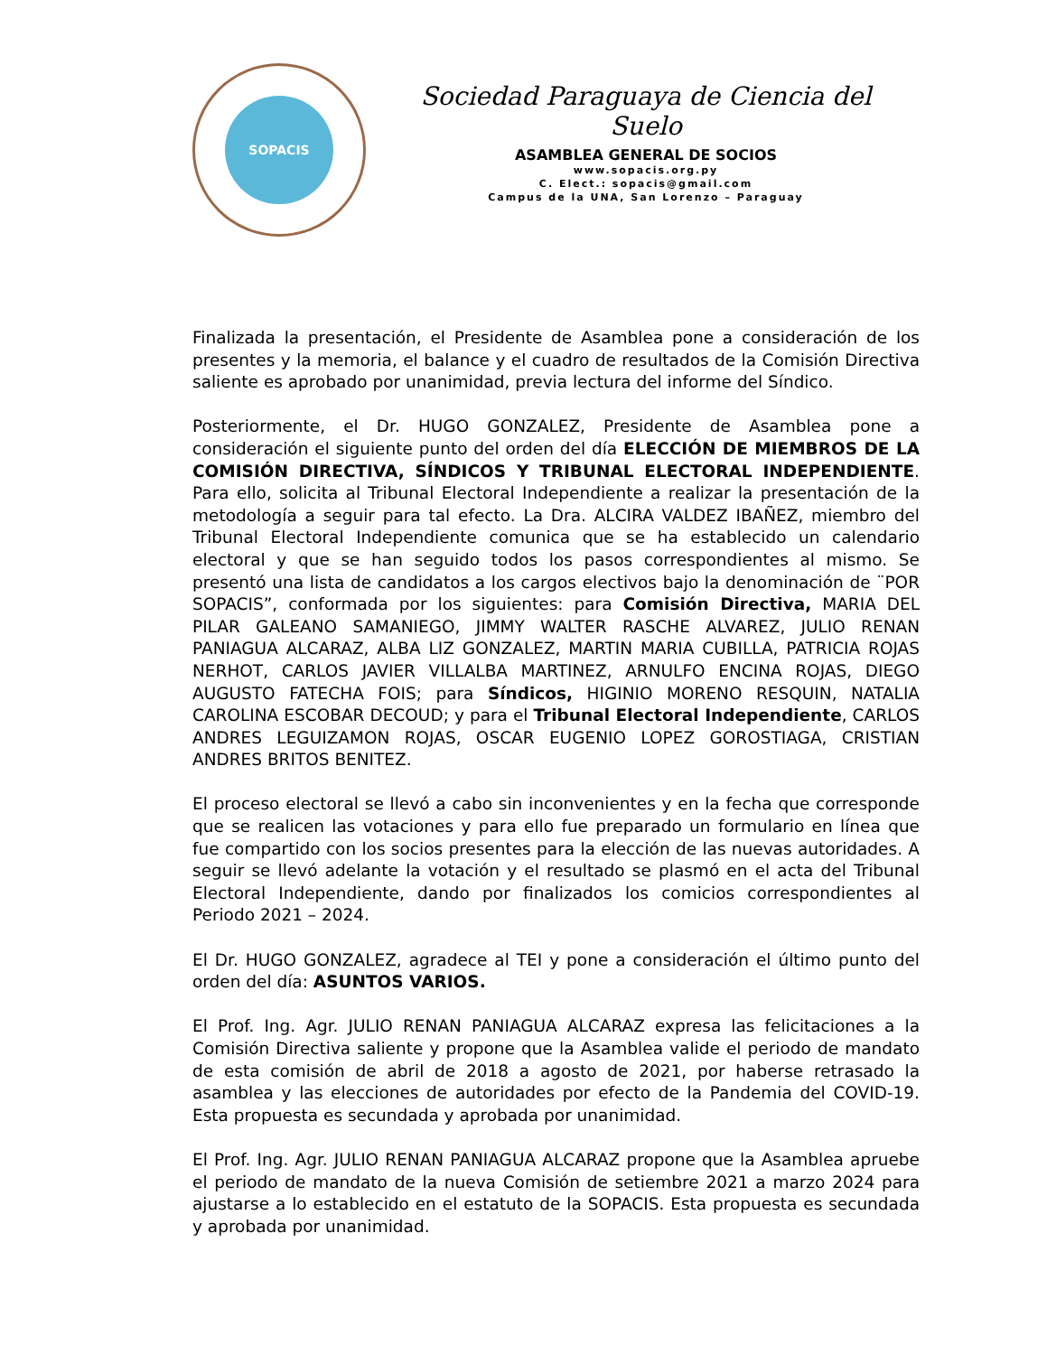SOPACIS
Sociedad Paraguaya de Ciencia del Suelo
ASAMBLEA GENERAL DE SOCIOS
www.sopacis.org.py
C. Elect.: sopacis@gmail.com
Campus de la UNA, San Lorenzo – Paraguay
Finalizada la presentación, el Presidente de Asamblea pone a consideración de los presentes y la memoria, el balance y el cuadro de resultados de la Comisión Directiva saliente es aprobado por unanimidad, previa lectura del informe del Síndico.
Posteriormente, el Dr. HUGO GONZALEZ, Presidente de Asamblea pone a consideración el siguiente punto del orden del día ELECCIÓN DE MIEMBROS DE LA COMISIÓN DIRECTIVA, SÍNDICOS Y TRIBUNAL ELECTORAL INDEPENDIENTE. Para ello, solicita al Tribunal Electoral Independiente a realizar la presentación de la metodología a seguir para tal efecto. La Dra. ALCIRA VALDEZ IBAÑEZ, miembro del Tribunal Electoral Independiente comunica que se ha establecido un calendario electoral y que se han seguido todos los pasos correspondientes al mismo. Se presentó una lista de candidatos a los cargos electivos bajo la denominación de ¨POR SOPACIS”, conformada por los siguientes: para Comisión Directiva, MARIA DEL PILAR GALEANO SAMANIEGO, JIMMY WALTER RASCHE ALVAREZ, JULIO RENAN PANIAGUA ALCARAZ, ALBA LIZ GONZALEZ, MARTIN MARIA CUBILLA, PATRICIA ROJAS NERHOT, CARLOS JAVIER VILLALBA MARTINEZ, ARNULFO ENCINA ROJAS, DIEGO AUGUSTO FATECHA FOIS; para Síndicos, HIGINIO MORENO RESQUIN, NATALIA CAROLINA ESCOBAR DECOUD; y para el Tribunal Electoral Independiente, CARLOS ANDRES LEGUIZAMON ROJAS, OSCAR EUGENIO LOPEZ GOROSTIAGA, CRISTIAN ANDRES BRITOS BENITEZ.
El proceso electoral se llevó a cabo sin inconvenientes y en la fecha que corresponde que se realicen las votaciones y para ello fue preparado un formulario en línea que fue compartido con los socios presentes para la elección de las nuevas autoridades. A seguir se llevó adelante la votación y el resultado se plasmó en el acta del Tribunal Electoral Independiente, dando por finalizados los comicios correspondientes al Periodo 2021 – 2024.
El Dr. HUGO GONZALEZ, agradece al TEI y pone a consideración el último punto del orden del día: ASUNTOS VARIOS.
El Prof. Ing. Agr. JULIO RENAN PANIAGUA ALCARAZ expresa las felicitaciones a la Comisión Directiva saliente y propone que la Asamblea valide el periodo de mandato de esta comisión de abril de 2018 a agosto de 2021, por haberse retrasado la asamblea y las elecciones de autoridades por efecto de la Pandemia del COVID-19. Esta propuesta es secundada y aprobada por unanimidad.
El Prof. Ing. Agr. JULIO RENAN PANIAGUA ALCARAZ propone que la Asamblea apruebe el periodo de mandato de la nueva Comisión de setiembre 2021 a marzo 2024 para ajustarse a lo establecido en el estatuto de la SOPACIS. Esta propuesta es secundada y aprobada por unanimidad.